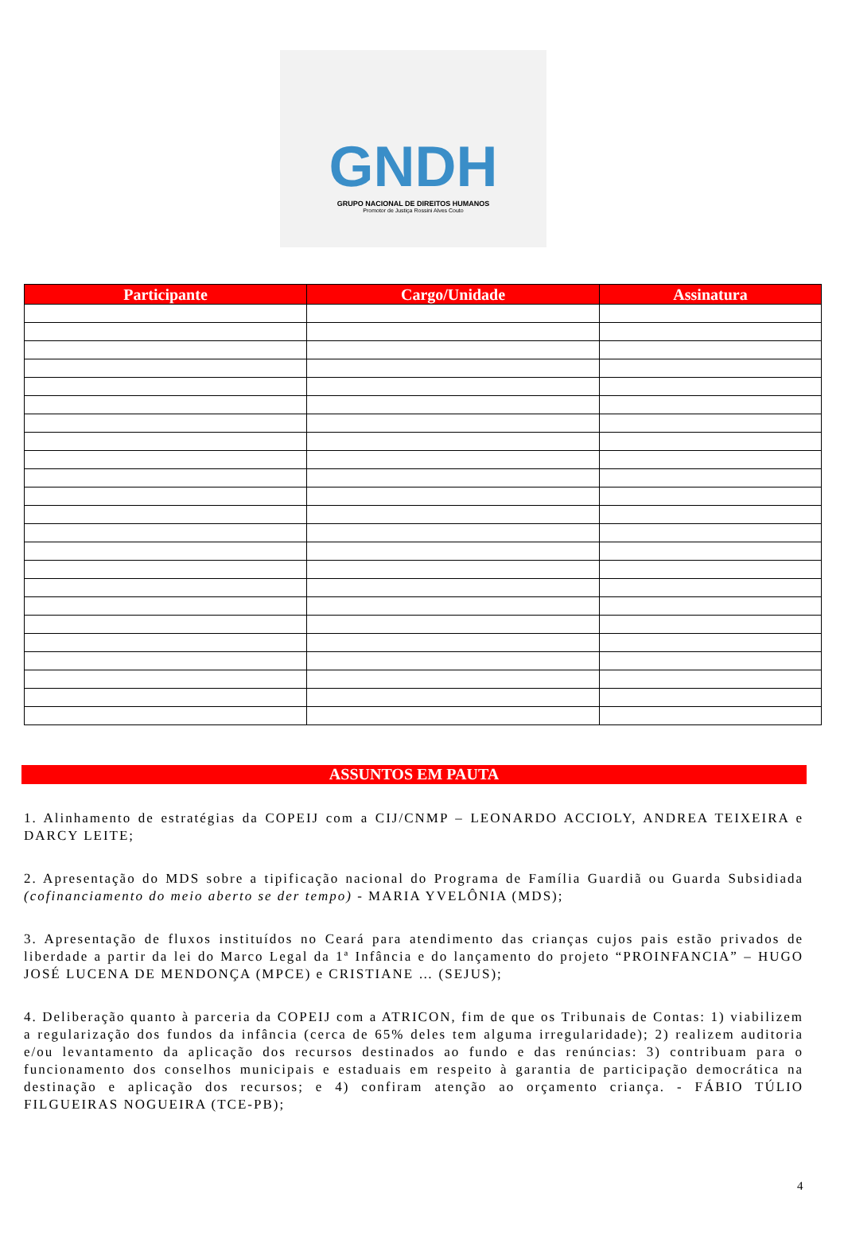GNDH
GRUPO NACIONAL DE DIREITOS HUMANOS
Promotor de Justiça Rossini Alves Couto
| Participante | Cargo/Unidade | Assinatura |
| --- | --- | --- |
ASSUNTOS EM PAUTA
1. Alinhamento de estratégias da COPEIJ com a CIJ/CNMP – LEONARDO ACCIOLY, ANDREA TEIXEIRA e DARCY LEITE;
2. Apresentação do MDS sobre a tipificação nacional do Programa de Família Guardiã ou Guarda Subsidiada (cofinanciamento do meio aberto se der tempo) - MARIA YVELÔNIA (MDS);
3. Apresentação de fluxos instituídos no Ceará para atendimento das crianças cujos pais estão privados de liberdade a partir da lei do Marco Legal da 1ª Infância e do lançamento do projeto “PROINFANCIA” – HUGO JOSÉ LUCENA DE MENDONÇA (MPCE) e CRISTIANE … (SEJUS);
4. Deliberação quanto à parceria da COPEIJ com a ATRICON, fim de que os Tribunais de Contas: 1) viabilizem a regularização dos fundos da infância (cerca de 65% deles tem alguma irregularidade); 2) realizem auditoria e/ou levantamento da aplicação dos recursos destinados ao fundo e das renúncias: 3) contribuam para o funcionamento dos conselhos municipais e estaduais em respeito à garantia de participação democrática na destinação e aplicação dos recursos; e 4) confiram atenção ao orçamento criança. - FÁBIO TÚLIO FILGUEIRAS NOGUEIRA (TCE-PB);
4